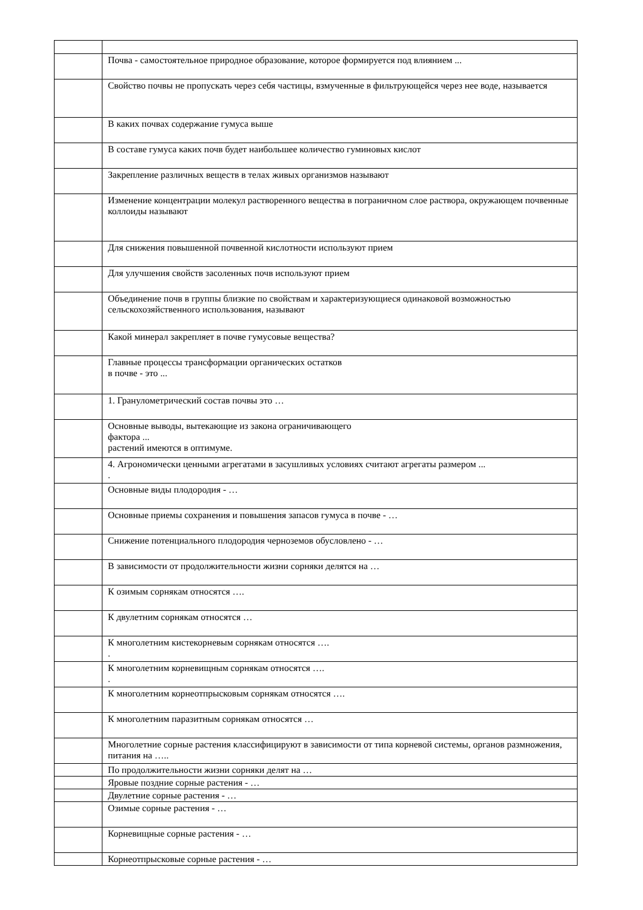| | Почва - самостоятельное природное образование, которое формируется под влиянием ... |
| | Свойство почвы не пропускать через себя частицы, взмученные в фильтрующейся через нее воде, называется |
| | В каких почвах содержание гумуса выше |
| | В составе гумуса каких почв будет наибольшее количество гуминовых кислот |
| | Закрепление различных веществ в телах живых организмов называют |
| | Изменение концентрации молекул растворенного вещества в пограничном слое раствора, окружающем почвенные коллоиды называют |
| | Для снижения повышенной почвенной кислотности используют прием |
| | Для улучшения свойств засоленных почв используют прием |
| | Объединение почв в группы близкие по свойствам и характеризующиеся одинаковой возможностью сельскохозяйственного использования, называют |
| | Какой минерал закрепляет в почве гумусовые вещества? |
| | Главные процессы трансформации органических остатков в почве - это ... |
| | 1. Гранулометрический состав почвы это … |
| | Основные выводы, вытекающие из закона ограничивающего фактора ... растений имеются в оптимуме. |
| | 4. Агрономически ценными агрегатами в засушливых условиях считают агрегаты размером ... . |
| | Основные виды плодородия - … |
| | Основные приемы сохранения и повышения запасов гумуса в почве - … |
| | Снижение потенциального плодородия черноземов обусловлено - … |
| | В зависимости от продолжительности жизни сорняки делятся на … |
| | К озимым сорнякам относятся …. |
| | К двулетним сорнякам относятся … |
| | К многолетним кистекорневым сорнякам относятся …. . |
| | К многолетним корневищным сорнякам относятся …. . |
| | К многолетним корнеотпрысковым сорнякам относятся …. |
| | К многолетним паразитным сорнякам относятся … |
| | Многолетние сорные растения классифицируют в зависимости от типа корневой системы, органов размножения, питания на ….. |
| | По продолжительности жизни сорняки делят на … |
| | Яровые поздние сорные растения - … |
| | Двулетние сорные растения - … |
| | Озимые сорные растения - … |
| | Корневищные сорные растения - … |
| | Корнеотпрысковые сорные растения - … |